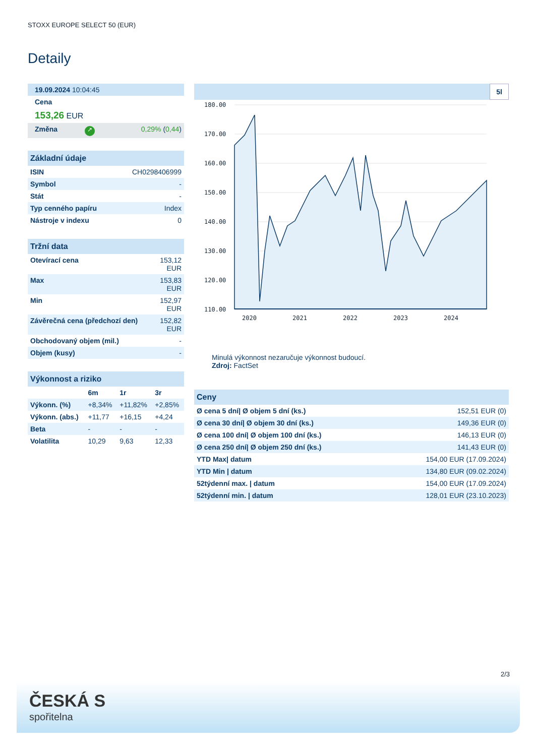STOXX EUROPE SELECT 50 (EUR)
Detaily
| 19.09.2024 10:04:45 |
| Cena |
| 153,26 EUR |
| Změna | ↗ | 0,29% ( 0,44 ) |
| Základní údaje | |
| ISIN | CH0298406999 |
| Symbol | - |
| Stát | - |
| Typ cenného papíru | Index |
| Nástroje v indexu | 0 |
| Tržní data | |
| Otevírací cena | 153,12 EUR |
| Max | 153,83 EUR |
| Min | 152,97 EUR |
| Závěrečná cena (předchozí den) | 152,82 EUR |
| Obchodovaný objem (mil.) | - |
| Objem (kusy) | - |
| Výkonnost a riziko | | | |
| | 6m | 1r | 3r |
| Výkonn. (%) | +8,34% | +11,82% | +2,85% |
| Výkonn. (abs.) | +11,77 | +16,15 | +4,24 |
| Beta | - | - | - |
| Volatilita | 10,29 | 9,63 | 12,33 |
5l
180.00
170.00
160.00
150.00
140.00
130.00
120.00
110.00
2020
2021
2022
2023
2024
Minulá výkonnost nezaručuje výkonnost budoucí.
Zdroj: FactSet
| Ceny | |
| Ø cena 5 dní/ Ø objem 5 dní (ks.) | 152,51 EUR (0) |
| Ø cena 30 dní/ Ø objem 30 dní (ks.) | 149,36 EUR (0) |
| Ø cena 100 dní/ Ø objem 100 dní (ks.) | 146,13 EUR (0) |
| Ø cena 250 dní/ Ø objem 250 dní (ks.) | 141,43 EUR (0) |
| YTD Max/ datum | 154,00 EUR (17.09.2024) |
| YTD Min / datum | 134,80 EUR (09.02.2024) |
| 52týdenní max. / datum | 154,00 EUR (17.09.2024) |
| 52týdenní min. / datum | 128,01 EUR (23.10.2023) |
2/3
ČESKÁ S
spořitelna